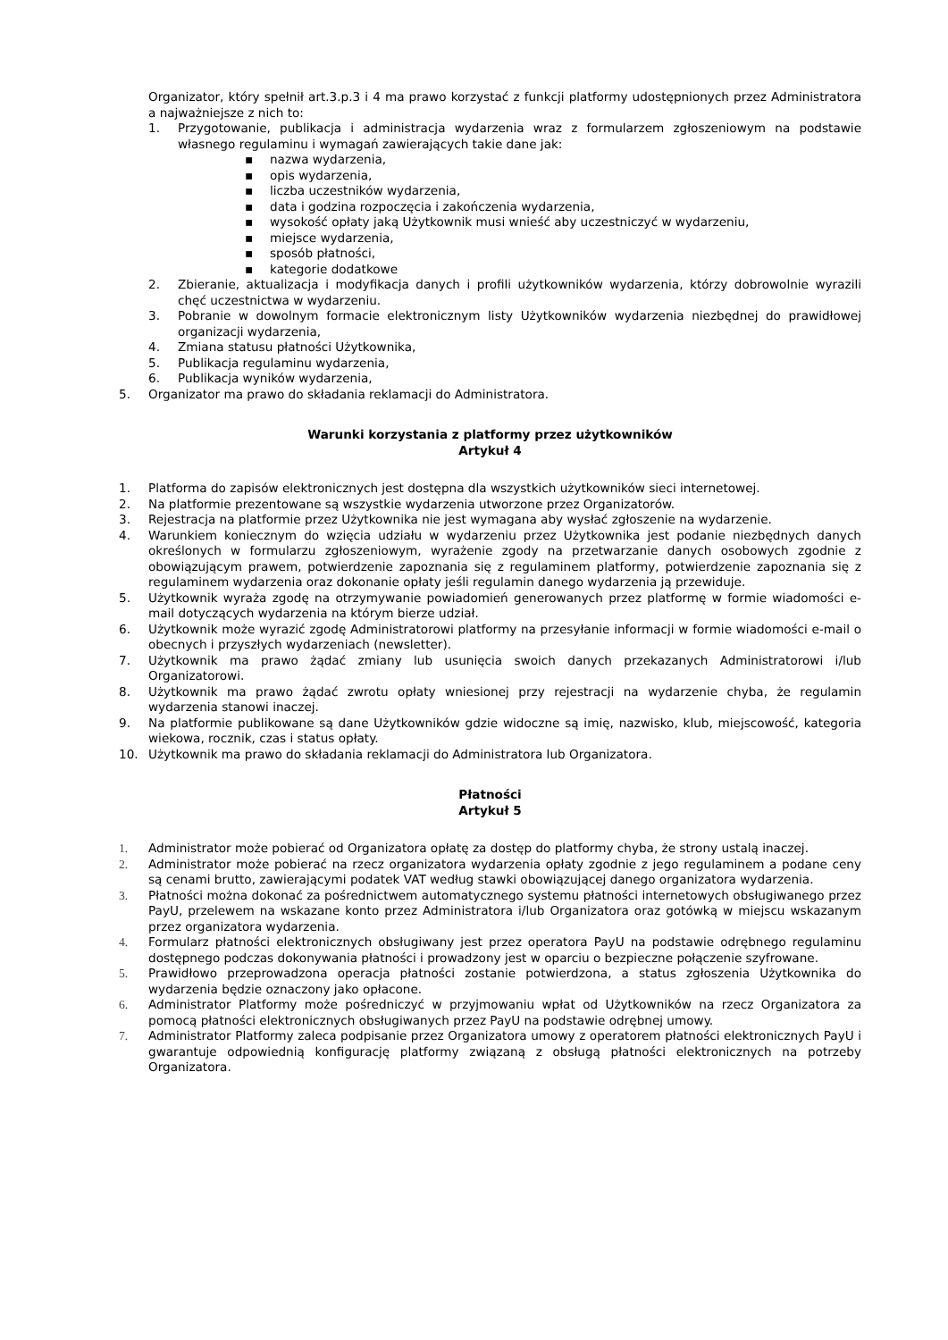Organizator, który spełnił art.3.p.3 i 4 ma prawo korzystać z funkcji platformy udostępnionych przez Administratora a najważniejsze z nich to:
1. Przygotowanie, publikacja i administracja wydarzenia wraz z formularzem zgłoszeniowym na podstawie własnego regulaminu i wymagań zawierających takie dane jak:
▪ nazwa wydarzenia,
▪ opis wydarzenia,
▪ liczba uczestników wydarzenia,
▪ data i godzina rozpoczęcia i zakończenia wydarzenia,
▪ wysokość opłaty jaką Użytkownik musi wnieść aby uczestniczyć w wydarzeniu,
▪ miejsce wydarzenia,
▪ sposób płatności,
▪ kategorie dodatkowe
2. Zbieranie, aktualizacja i modyfikacja danych i profili użytkowników wydarzenia, którzy dobrowolnie wyrazili chęć uczestnictwa w wydarzeniu.
3. Pobranie w dowolnym formacie elektronicznym listy Użytkowników wydarzenia niezbędnej do prawidłowej organizacji wydarzenia,
4. Zmiana statusu płatności Użytkownika,
5. Publikacja regulaminu wydarzenia,
6. Publikacja wyników wydarzenia,
5. Organizator ma prawo do składania reklamacji do Administratora.
Warunki korzystania z platformy przez użytkowników
Artykuł 4
1. Platforma do zapisów elektronicznych jest dostępna dla wszystkich użytkowników sieci internetowej.
2. Na platformie prezentowane są wszystkie wydarzenia utworzone przez Organizatorów.
3. Rejestracja na platformie przez Użytkownika nie jest wymagana aby wysłać zgłoszenie na wydarzenie.
4. Warunkiem koniecznym do wzięcia udziału w wydarzeniu przez Użytkownika jest podanie niezbędnych danych określonych w formularzu zgłoszeniowym, wyrażenie zgody na przetwarzanie danych osobowych zgodnie z obowiązującym prawem, potwierdzenie zapoznania się z regulaminem platformy, potwierdzenie zapoznania się z regulaminem wydarzenia oraz dokonanie opłaty jeśli regulamin danego wydarzenia ją przewiduje.
5. Użytkownik wyraża zgodę na otrzymywanie powiadomień generowanych przez platformę w formie wiadomości e-mail dotyczących wydarzenia na którym bierze udział.
6. Użytkownik może wyrazić zgodę Administratorowi platformy na przesyłanie informacji w formie wiadomości e-mail o obecnych i przyszłych wydarzeniach (newsletter).
7. Użytkownik ma prawo żądać zmiany lub usunięcia swoich danych przekazanych Administratorowi i/lub Organizatorowi.
8. Użytkownik ma prawo żądać zwrotu opłaty wniesionej przy rejestracji na wydarzenie chyba, że regulamin wydarzenia stanowi inaczej.
9. Na platformie publikowane są dane Użytkowników gdzie widoczne są imię, nazwisko, klub, miejscowość, kategoria wiekowa, rocznik, czas i status opłaty.
10. Użytkownik ma prawo do składania reklamacji do Administratora lub Organizatora.
Płatności
Artykuł 5
1. Administrator może pobierać od Organizatora opłatę za dostęp do platformy chyba, że strony ustalą inaczej.
2. Administrator może pobierać na rzecz organizatora wydarzenia opłaty zgodnie z jego regulaminem a podane ceny są cenami brutto, zawierającymi podatek VAT według stawki obowiązującej danego organizatora wydarzenia.
3. Płatności można dokonać za pośrednictwem automatycznego systemu płatności internetowych obsługiwanego przez PayU, przelewem na wskazane konto przez Administratora i/lub Organizatora oraz gotówką w miejscu wskazanym przez organizatora wydarzenia.
4. Formularz płatności elektronicznych obsługiwany jest przez operatora PayU na podstawie odrębnego regulaminu dostępnego podczas dokonywania płatności i prowadzony jest w oparciu o bezpieczne połączenie szyfrowane.
5. Prawidłowo przeprowadzona operacja płatności zostanie potwierdzona, a status zgłoszenia Użytkownika do wydarzenia będzie oznaczony jako opłacone.
6. Administrator Platformy może pośredniczyć w przyjmowaniu wpłat od Użytkowników na rzecz Organizatora za pomocą płatności elektronicznych obsługiwanych przez PayU na podstawie odrębnej umowy.
7. Administrator Platformy zaleca podpisanie przez Organizatora umowy z operatorem płatności elektronicznych PayU i gwarantuje odpowiednią konfigurację platformy związaną z obsługą płatności elektronicznych na potrzeby Organizatora.